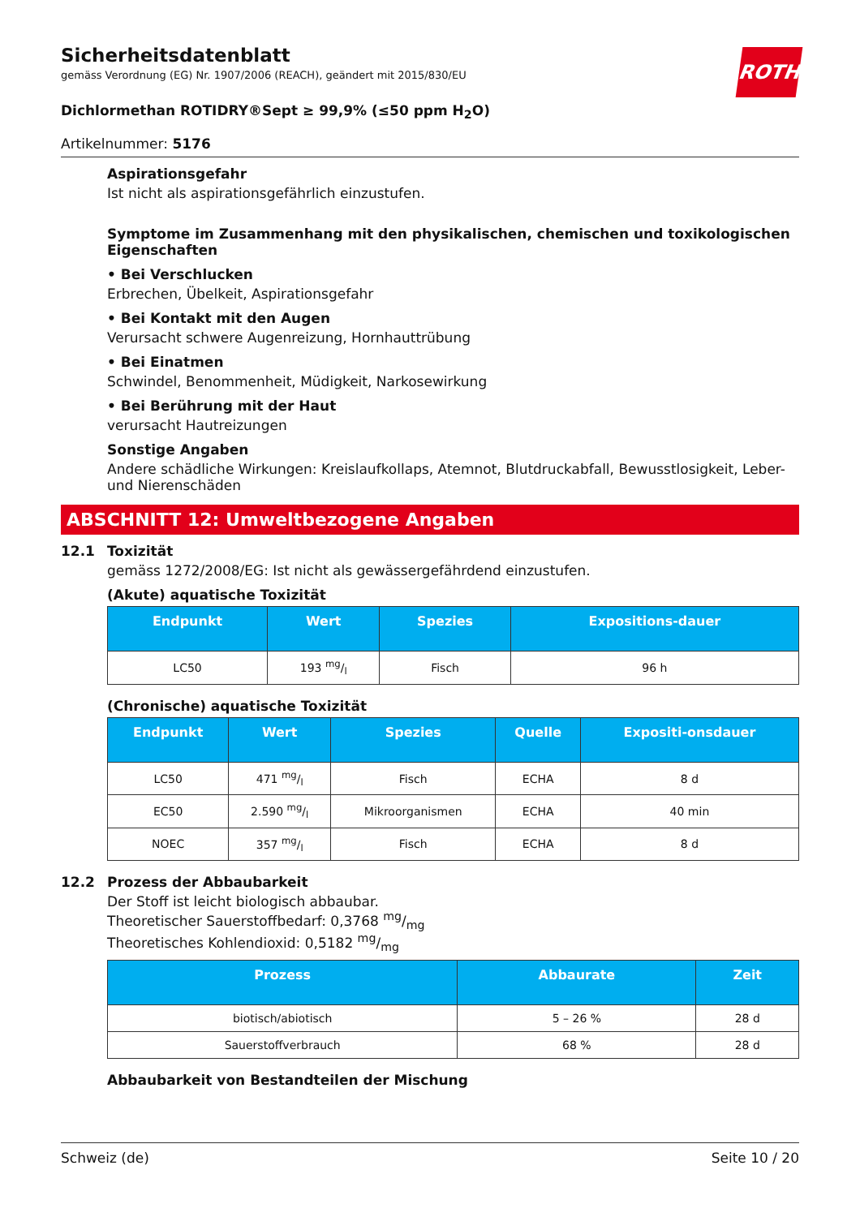Sicherheitsdatenblatt
gemäss Verordnung (EG) Nr. 1907/2006 (REACH), geändert mit 2015/830/EU
ROTH
Dichlormethan ROTIDRY®Sept ≥ 99,9% (≤50 ppm H<sub>2</sub>O)
Artikelnummer: 5176
Aspirationsgefahr
Ist nicht als aspirationsgefährlich einzustufen.
Symptome im Zusammenhang mit den physikalischen, chemischen und toxikologischen Eigenschaften
• Bei Verschlucken
Erbrechen, Übelkeit, Aspirationsgefahr
• Bei Kontakt mit den Augen
Verursacht schwere Augenreizung, Hornhauttrübung
• Bei Einatmen
Schwindel, Benommenheit, Müdigkeit, Narkosewirkung
• Bei Berührung mit der Haut
verursacht Hautreizungen
Sonstige Angaben
Andere schädliche Wirkungen: Kreislaufkollaps, Atemnot, Blutdruckabfall, Bewusstlosigkeit, Leber- und Nierenschäden
ABSCHNITT 12: Umweltbezogene Angaben
12.1 Toxizität
gemäss 1272/2008/EG: Ist nicht als gewässergefährdend einzustufen.
(Akute) aquatische Toxizität
| Endpunkt | Wert | Spezies | Expositions-dauer |
| --- | --- | --- | --- |
| LC50 | 193 mg/l | Fisch | 96 h |
(Chronische) aquatische Toxizität
| Endpunkt | Wert | Spezies | Quelle | Expositi-onsdauer |
| --- | --- | --- | --- | --- |
| LC50 | 471 mg/l | Fisch | ECHA | 8 d |
| EC50 | 2.590 mg/l | Mikroorganismen | ECHA | 40 min |
| NOEC | 357 mg/l | Fisch | ECHA | 8 d |
12.2 Prozess der Abbaubarkeit
Der Stoff ist leicht biologisch abbaubar.
Theoretischer Sauerstoffbedarf: 0,3768 mg/mg
Theoretisches Kohlendioxid: 0,5182 mg/mg
| Prozess | Abbaurate | Zeit |
| --- | --- | --- |
| biotisch/abiotisch | 5 – 26 % | 28 d |
| Sauerstoffverbrauch | 68 % | 28 d |
Abbaubarkeit von Bestandteilen der Mischung
Schweiz (de) Seite 10 / 20